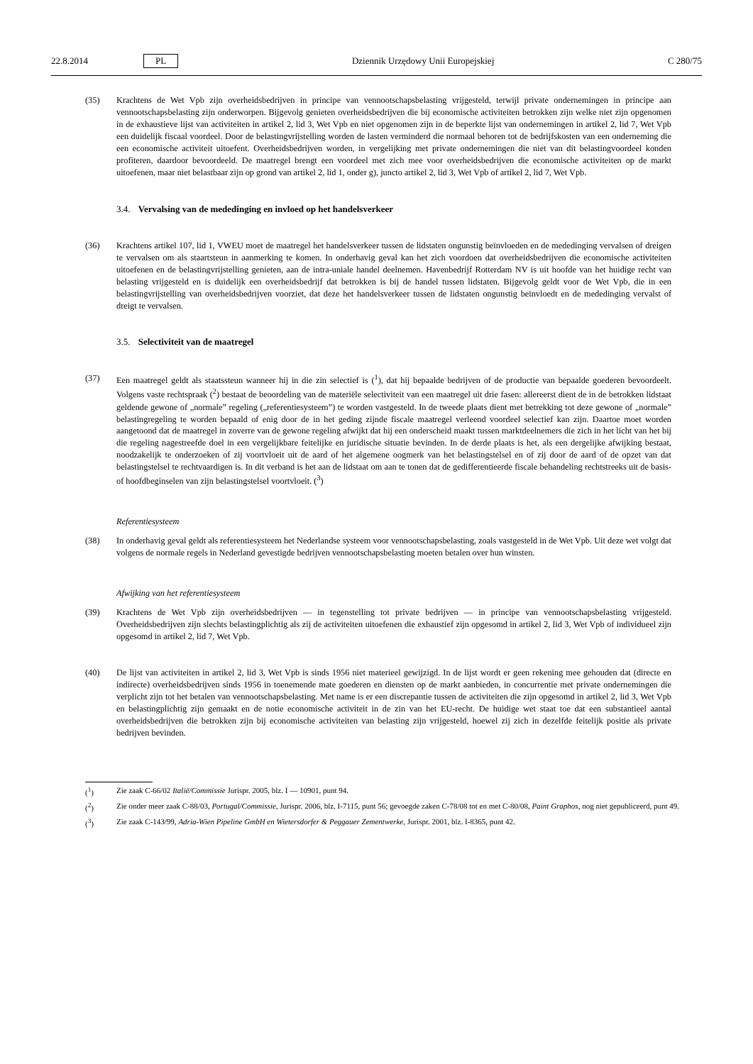22.8.2014 PL Dziennik Urzędowy Unii Europejskiej C 280/75
(35) Krachtens de Wet Vpb zijn overheidsbedrijven in principe van vennootschapsbelasting vrijgesteld, terwijl private ondernemingen in principe aan vennootschapsbelasting zijn onderworpen. Bijgevolg genieten overheidsbedrijven die bij economische activiteiten betrokken zijn welke niet zijn opgenomen in de exhaustieve lijst van activiteiten in artikel 2, lid 3, Wet Vpb en niet opgenomen zijn in de beperkte lijst van ondernemingen in artikel 2, lid 7, Wet Vpb een duidelijk fiscaal voordeel. Door de belastingvrijstelling worden de lasten verminderd die normaal behoren tot de bedrijfskosten van een onderneming die een economische activiteit uitoefent. Overheidsbedrijven worden, in vergelijking met private ondernemingen die niet van dit belastingvoordeel konden profiteren, daardoor bevoordeeld. De maatregel brengt een voordeel met zich mee voor overheidsbedrijven die economische activiteiten op de markt uitoefenen, maar niet belastbaar zijn op grond van artikel 2, lid 1, onder g), juncto artikel 2, lid 3, Wet Vpb of artikel 2, lid 7, Wet Vpb.
3.4. Vervalsing van de mededinging en invloed op het handelsverkeer
(36) Krachtens artikel 107, lid 1, VWEU moet de maatregel het handelsverkeer tussen de lidstaten ongunstig beïnvloeden en de mededinging vervalsen of dreigen te vervalsen om als staartsteun in aanmerking te komen. In onderhavig geval kan het zich voordoen dat overheidsbedrijven die economische activiteiten uitoefenen en de belastingvrijstelling genieten, aan de intra-uniale handel deelnemen. Havenbedrijf Rotterdam NV is uit hoofde van het huidige recht van belasting vrijgesteld en is duidelijk een overheidsbedrijf dat betrokken is bij de handel tussen lidstaten. Bijgevolg geldt voor de Wet Vpb, die in een belastingvrijstelling van overheidsbedrijven voorziet, dat deze het handelsverkeer tussen de lidstaten ongunstig beïnvloedt en de mededinging vervalst of dreigt te vervalsen.
3.5. Selectiviteit van de maatregel
(37) Een maatregel geldt als staatssteun wanneer hij in die zin selectief is (<sup>1</sup>), dat hij bepaalde bedrijven of de productie van bepaalde goederen bevoordeelt. Volgens vaste rechtspraak (<sup>2</sup>) bestaat de beoordeling van de materiële selectiviteit van een maatregel uit drie fasen: allereerst dient de in de betrokken lidstaat geldende gewone of „normale” regeling („referentiesysteem”) te worden vastgesteld. In de tweede plaats dient met betrekking tot deze gewone of „normale” belastingregeling te worden bepaald of enig door de in het geding zijnde fiscale maatregel verleend voordeel selectief kan zijn. Daartoe moet worden aangetoond dat de maatregel in zoverre van de gewone regeling afwijkt dat hij een onderscheid maakt tussen marktdeelnemers die zich in het licht van het bij die regeling nagestreefde doel in een vergelijkbare feitelijke en juridische situatie bevinden. In de derde plaats is het, als een dergelijke afwijking bestaat, noodzakelijk te onderzoeken of zij voortvloeit uit de aard of het algemene oogmerk van het belastingstelsel en of zij door de aard of de opzet van dat belastingstelsel te rechtvaardigen is. In dit verband is het aan de lidstaat om aan te tonen dat de gedifferentieerde fiscale behandeling rechtstreeks uit de basis- of hoofdbeginselen van zijn belastingstelsel voortvloeit. (<sup>3</sup>)
Referentiesysteem
(38) In onderhavig geval geldt als referentiesysteem het Nederlandse systeem voor vennootschapsbelasting, zoals vastgesteld in de Wet Vpb. Uit deze wet volgt dat volgens de normale regels in Nederland gevestigde bedrijven vennootschapsbelasting moeten betalen over hun winsten.
Afwijking van het referentiesysteem
(39) Krachtens de Wet Vpb zijn overheidsbedrijven — in tegenstelling tot private bedrijven — in principe van vennootschapsbelasting vrijgesteld. Overheidsbedrijven zijn slechts belastingplichtig als zij de activiteiten uitoefenen die exhaustief zijn opgesomd in artikel 2, lid 3, Wet Vpb of individueel zijn opgesomd in artikel 2, lid 7, Wet Vpb.
(40) De lijst van activiteiten in artikel 2, lid 3, Wet Vpb is sinds 1956 niet materieel gewijzigd. In de lijst wordt er geen rekening mee gehouden dat (directe en indirecte) overheidsbedrijven sinds 1956 in toenemende mate goederen en diensten op de markt aanbieden, in concurrentie met private ondernemingen die verplicht zijn tot het betalen van vennootschapsbelasting. Met name is er een discrepantie tussen de activiteiten die zijn opgesomd in artikel 2, lid 3, Wet Vpb en belastingplichtig zijn gemaakt en de notie economische activiteit in de zin van het EU-recht. De huidige wet staat toe dat een substantieel aantal overheidsbedrijven die betrokken zijn bij economische activiteiten van belasting zijn vrijgesteld, hoewel zij zich in dezelfde feitelijk positie als private bedrijven bevinden.
(<sup>1</sup>) Zie zaak C-66/02 Italië/Commissie Jurispr. 2005, blz. I — 10901, punt 94.
(<sup>2</sup>) Zie onder meer zaak C-88/03, Portugal/Commissie, Jurispr. 2006, blz. I-7115, punt 56; gevoegde zaken C-78/08 tot en met C-80/08, Paint Graphos, nog niet gepubliceerd, punt 49.
(<sup>3</sup>) Zie zaak C-143/99, Adria-Wien Pipeline GmbH en Wietersdorfer & Peggauer Zementwerke, Jurispr. 2001, blz. I-8365, punt 42.